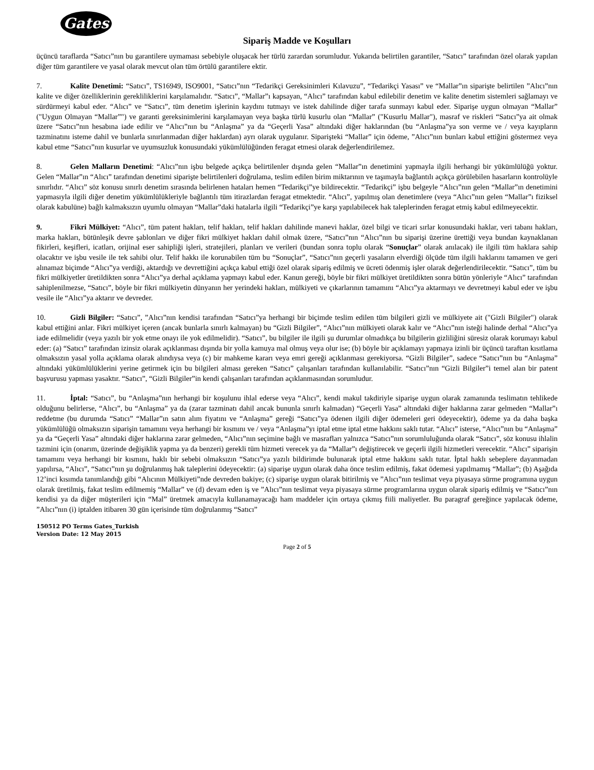Gates
Sipariş Madde ve Koşulları
üçüncü taraflarda “Satıcı”nın bu garantilere uymaması sebebiyle oluşacak her türlü zarardan sorumludur. Yukarıda belirtilen garantiler, “Satıcı” tarafından özel olarak yapılan diğer tüm garantilere ve yasal olarak mevcut olan tüm örtülü garantilere ektir.
7. Kalite Denetimi: “Satıcı”, TS16949, ISO9001, “Satıcı”nın “Tedarikçi Gereksinimleri Kılavuzu”, “Tedarikçi Yasası” ve “Mallar”ın siparişte belirtilen ”Alıcı”nın kalite ve diğer özelliklerinin gerekliliklerini karşılamalıdır. “Satıcı”, “Mallar”ı kapsayan, “Alıcı” tarafından kabul edilebilir denetim ve kalite denetim sistemleri sağlamayı ve sürdürmeyi kabul eder. “Alıcı” ve “Satıcı”, tüm denetim işlerinin kaydını tutmayı ve istek dahilinde diğer tarafa sunmayı kabul eder. Siparişe uygun olmayan “Mallar” ("Uygun Olmayan “Mallar”") ve garanti gereksinimlerini karşılamayan veya başka türlü kusurlu olan “Mallar” ("Kusurlu Mallar"), masraf ve riskleri “Satıcı”ya ait olmak üzere “Satıcı”nın hesabına iade edilir ve “Alıcı”nın bu “Anlaşma” ya da “Geçerli Yasa” altındaki diğer haklarından (bu “Anlaşma”ya son verme ve / veya kayıpların tazminatını isteme dahil ve bunlarla sınırlanmadan diğer haklardan) ayrı olarak uygulanır. Siparişteki “Mallar” için ödeme, ”Alıcı”nın bunları kabul ettiğini göstermez veya kabul etme “Satıcı”nın kusurlar ve uyumsuzluk konusundaki yükümlülüğünden feragat etmesi olarak değerlendirilemez.
8. Gelen Malların Denetimi: “Alıcı”nın işbu belgede açıkça belirtilenler dışında gelen “Mallar”ın denetimini yapmayla ilgili herhangi bir yükümlülüğü yoktur. Gelen “Mallar”ın “Alıcı” tarafından denetimi siparişte belirtilenleri doğrulama, teslim edilen birim miktarının ve taşımayla bağlantılı açıkça görülebilen hasarların kontrolüyle sınırlıdır. “Alıcı” söz konusu sınırlı denetim sırasında belirlenen hataları hemen “Tedarikçi”ye bildirecektir. “Tedarikçi” işbu belgeyle “Alıcı”nın gelen “Mallar”ın denetimini yapmasıyla ilgili diğer denetim yükümlülükleriyle bağlantılı tüm itirazlardan feragat etmektedir. “Alıcı”, yapılmış olan denetimlere (veya “Alıcı”nın gelen “Mallar”ı fiziksel olarak kabulüne) bağlı kalmaksızın uyumlu olmayan “Mallar”daki hatalarla ilgili “Tedarikçi”ye karşı yapılabilecek hak taleplerinden feragat etmiş kabul edilmeyecektir.
9. Fikri Mülkiyet: “Alıcı”, tüm patent hakları, telif hakları, telif hakları dahilinde manevi haklar, özel bilgi ve ticari sırlar konusundaki haklar, veri tabanı hakları, marka hakları, bütünleşik devre şablonları ve diğer fikri mülkiyet hakları dahil olmak üzere, “Satıcı”nın “Alıcı”nın bu siparişi üzerine ürettiği veya bundan kaynaklanan fikirleri, keşifleri, icatları, orijinal eser sahipliği işleri, stratejileri, planları ve verileri (bundan sonra toplu olarak “Sonuçlar” olarak anılacak) ile ilgili tüm haklara sahip olacaktır ve işbu vesile ile tek sahibi olur. Telif hakkı ile korunabilen tüm bu “Sonuçlar”, “Satıcı”nın geçerli yasaların elverdiği ölçüde tüm ilgili haklarını tamamen ve geri alınamaz biçimde “Alıcı”ya verdiği, aktardığı ve devrettiğini açıkça kabul ettiği özel olarak sipariş edilmiş ve ücreti ödenmiş işler olarak değerlendirilecektir. “Satıcı”, tüm bu fikri mülkiyetler üretildikten sonra “Alıcı”ya derhal açıklama yapmayı kabul eder. Kanun gereği, böyle bir fikri mülkiyet üretildikten sonra bütün yönleriyle “Alıcı” tarafından sahiplenilmezse, “Satıcı”, böyle bir fikri mülkiyetin dünyanın her yerindeki hakları, mülkiyeti ve çıkarlarının tamamını “Alıcı”ya aktarmayı ve devretmeyi kabul eder ve işbu vesile ile “Alıcı”ya aktarır ve devreder.
10. Gizli Bilgiler: “Satıcı”, ”Alıcı”nın kendisi tarafından “Satıcı”ya herhangi bir biçimde teslim edilen tüm bilgileri gizli ve mülkiyete ait ("Gizli Bilgiler") olarak kabul ettiğini anlar. Fikri mülkiyet içeren (ancak bunlarla sınırlı kalmayan) bu “Gizli Bilgiler”, “Alıcı”nın mülkiyeti olarak kalır ve “Alıcı”nın isteği halinde derhal “Alıcı”ya iade edilmelidir (veya yazılı bir yok etme onayı ile yok edilmelidir). “Satıcı”, bu bilgiler ile ilgili şu durumlar olmadıkça bu bilgilerin gizliliğini süresiz olarak korumayı kabul eder: (a) “Satıcı” tarafından izinsiz olarak açıklanması dışında bir yolla kamuya mal olmuş veya olur ise; (b) böyle bir açıklamayı yapmaya izinli bir üçüncü taraftan kısıtlama olmaksızın yasal yolla açıklama olarak alındıysa veya (c) bir mahkeme kararı veya emri gereği açıklanması gerekiyorsa. “Gizli Bilgiler”, sadece “Satıcı”nın bu “Anlaşma” altındaki yükümlülüklerini yerine getirmek için bu bilgileri alması gereken “Satıcı” çalışanları tarafından kullanılabilir. “Satıcı”nın “Gizli Bilgiler”i temel alan bir patent başvurusu yapması yasaktır. “Satıcı”, “Gizli Bilgiler”in kendi çalışanları tarafından açıklanmasından sorumludur.
11. İptal: “Satıcı”, bu “Anlaşma”nın herhangi bir koşulunu ihlal ederse veya “Alıcı”, kendi makul takdiriyle siparişe uygun olarak zamanında teslimatın tehlikede olduğunu belirlerse, “Alıcı”, bu “Anlaşma” ya da (zarar tazminatı dahil ancak bununla sınırlı kalmadan) “Geçerli Yasa” altındaki diğer haklarına zarar gelmeden “Mallar”ı reddetme (bu durumda “Satıcı” “Mallar”ın satın alım fiyatını ve “Anlaşma” gereği “Satıcı”ya ödenen ilgili diğer ödemeleri geri ödeyecektir), ödeme ya da daha başka yükümlülüğü olmaksızın siparişin tamamını veya herhangi bir kısmını ve / veya “Anlaşma”yı iptal etme iptal etme hakkını saklı tutar. “Alıcı” isterse, “Alıcı”nın bu “Anlaşma” ya da “Geçerli Yasa” altındaki diğer haklarına zarar gelmeden, “Alıcı”nın seçimine bağlı ve masrafları yalnızca “Satıcı”nın sorumluluğunda olarak “Satıcı”, söz konusu ihlalin tazmini için (onarım, üzerinde değişiklik yapma ya da benzeri) gerekli tüm hizmeti verecek ya da “Mallar”ı değiştirecek ve geçerli ilgili hizmetleri verecektir. “Alıcı” siparişin tamamını veya herhangi bir kısmını, haklı bir sebebi olmaksızın “Satıcı”ya yazılı bildirimde bulunarak iptal etme hakkını saklı tutar. İptal haklı sebeplere dayanmadan yapılırsa, “Alıcı”, “Satıcı”nın şu doğrulanmış hak taleplerini ödeyecektir: (a) siparişe uygun olarak daha önce teslim edilmiş, fakat ödemesi yapılmamış “Mallar”; (b) Aşağıda 12’inci kısımda tanımlandığı gibi “Alıcının Mülkiyeti”nde devreden bakiye; (c) siparişe uygun olarak bitirilmiş ve ”Alıcı”nın teslimat veya piyasaya sürme programına uygun olarak üretilmiş, fakat teslim edilmemiş “Mallar” ve (d) devam eden iş ve ”Alıcı”nın teslimat veya piyasaya sürme programlarına uygun olarak sipariş edilmiş ve “Satıcı”nın kendisi ya da diğer müşterileri için “Mal” üretmek amacıyla kullanamayacağı ham maddeler için ortaya çıkmış fiili maliyetler. Bu paragraf gereğince yapılacak ödeme, ”Alıcı”nın (i) iptalden itibaren 30 gün içerisinde tüm doğrulanmış “Satıcı”
150512 PO Terms Gates_Turkish
Version Date: 12 May 2015
Page 2 of 5